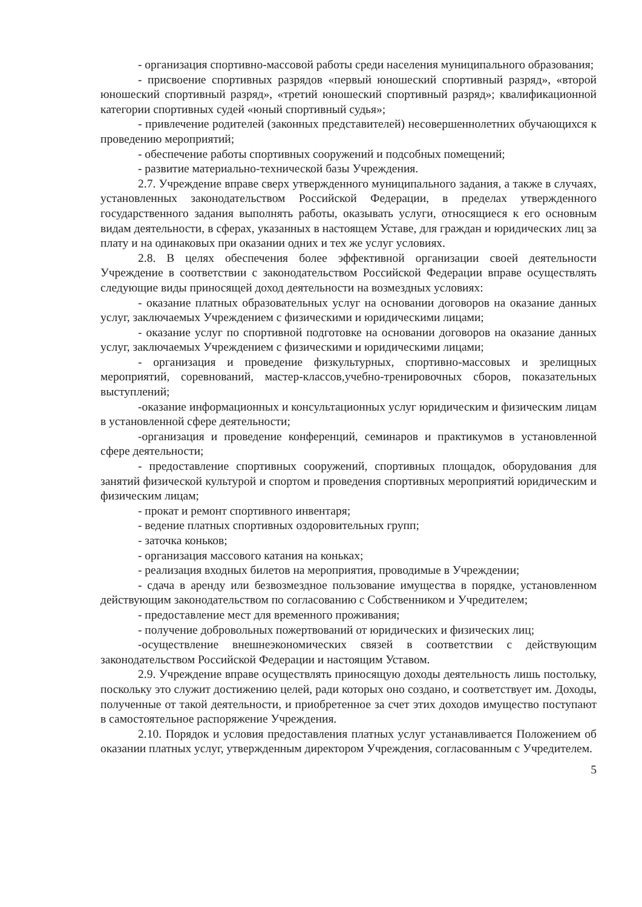- организация спортивно-массовой работы среди населения муниципального образования;
- присвоение спортивных разрядов «первый юношеский спортивный разряд», «второй юношеский спортивный разряд», «третий юношеский спортивный разряд»; квалификационной категории спортивных судей «юный спортивный судья»;
- привлечение родителей (законных представителей) несовершеннолетних обучающихся к проведению мероприятий;
- обеспечение работы спортивных сооружений и подсобных помещений;
- развитие материально-технической базы Учреждения.
2.7. Учреждение вправе сверх утвержденного муниципального задания, а также в случаях, установленных законодательством Российской Федерации, в пределах утвержденного государственного задания выполнять работы, оказывать услуги, относящиеся к его основным видам деятельности, в сферах, указанных в настоящем Уставе, для граждан и юридических лиц за плату и на одинаковых при оказании одних и тех же услуг условиях.
2.8. В целях обеспечения более эффективной организации своей деятельности Учреждение в соответствии с законодательством Российской Федерации вправе осуществлять следующие виды приносящей доход деятельности на возмездных условиях:
- оказание платных образовательных услуг на основании договоров на оказание данных услуг, заключаемых Учреждением с физическими и юридическими лицами;
- оказание услуг по спортивной подготовке на основании договоров на оказание данных услуг, заключаемых Учреждением с физическими и юридическими лицами;
- организация и проведение физкультурных, спортивно-массовых и зрелищных мероприятий, соревнований, мастер-классов,учебно-тренировочных сборов, показательных выступлений;
-оказание информационных и консультационных услуг юридическим и физическим лицам в установленной сфере деятельности;
-организация и проведение конференций, семинаров и практикумов в установленной сфере деятельности;
- предоставление спортивных сооружений, спортивных площадок, оборудования для занятий физической культурой и спортом и проведения спортивных мероприятий юридическим и физическим лицам;
- прокат и ремонт спортивного инвентаря;
- ведение платных спортивных оздоровительных групп;
- заточка коньков;
- организация массового катания на коньках;
- реализация входных билетов на мероприятия, проводимые в Учреждении;
- сдача в аренду или безвозмездное пользование имущества в порядке, установленном действующим законодательством по согласованию с Собственником и Учредителем;
- предоставление мест для временного проживания;
- получение добровольных пожертвований от юридических и физических лиц;
-осуществление внешнеэкономических связей в соответствии с действующим законодательством Российской Федерации и настоящим Уставом.
2.9. Учреждение вправе осуществлять приносящую доходы деятельность лишь постольку, поскольку это служит достижению целей, ради которых оно создано, и соответствует им. Доходы, полученные от такой деятельности, и приобретенное за счет этих доходов имущество поступают в самостоятельное распоряжение Учреждения.
2.10. Порядок и условия предоставления платных услуг устанавливается Положением об оказании платных услуг, утвержденным директором Учреждения, согласованным с Учредителем.
5